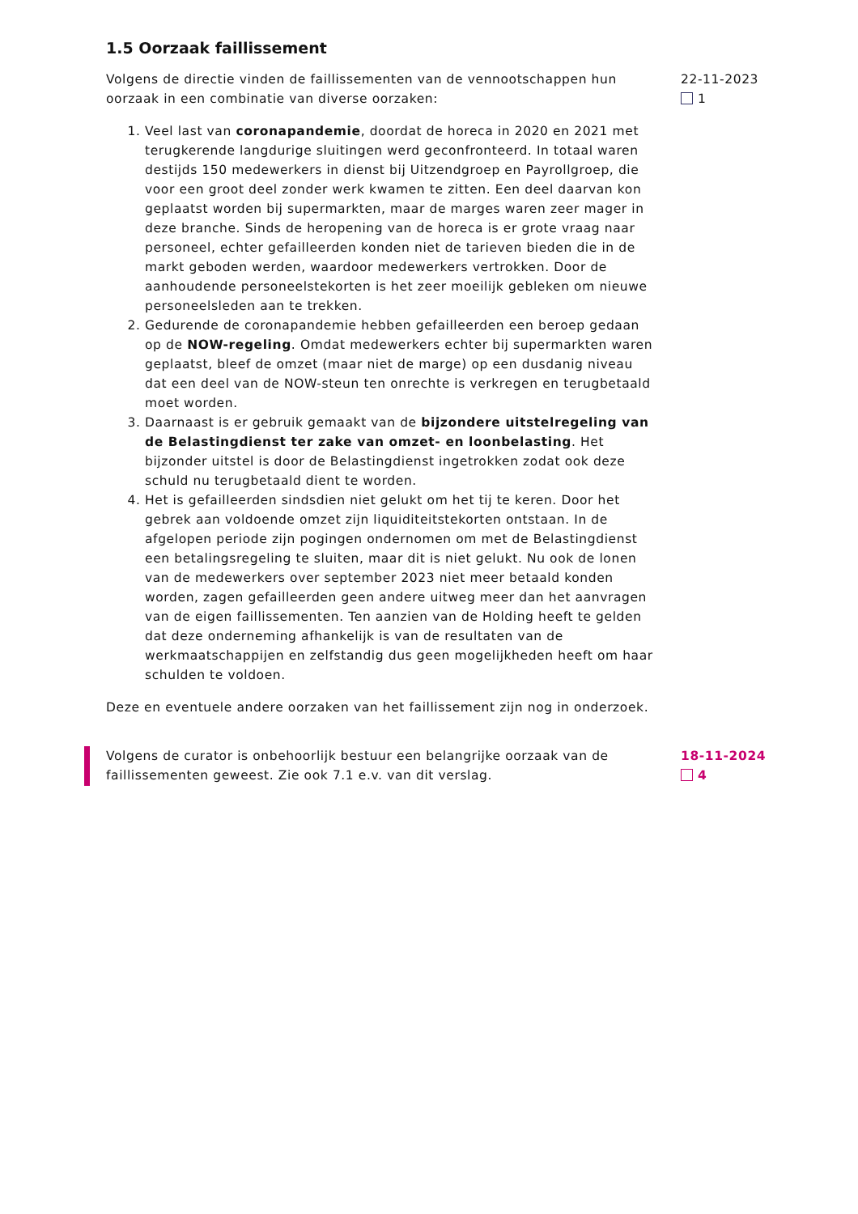1.5 Oorzaak faillissement
Volgens de directie vinden de faillissementen van de vennootschappen hun oorzaak in een combinatie van diverse oorzaken:
1. Veel last van coronapandemie, doordat de horeca in 2020 en 2021 met terugkerende langdurige sluitingen werd geconfronteerd. In totaal waren destijds 150 medewerkers in dienst bij Uitzendgroep en Payrollgroep, die voor een groot deel zonder werk kwamen te zitten. Een deel daarvan kon geplaatst worden bij supermarkten, maar de marges waren zeer mager in deze branche. Sinds de heropening van de horeca is er grote vraag naar personeel, echter gefailleerden konden niet de tarieven bieden die in de markt geboden werden, waardoor medewerkers vertrokken. Door de aanhoudende personeelstekorten is het zeer moeilijk gebleken om nieuwe personeelsleden aan te trekken.
2. Gedurende de coronapandemie hebben gefailleerden een beroep gedaan op de NOW-regeling. Omdat medewerkers echter bij supermarkten waren geplaatst, bleef de omzet (maar niet de marge) op een dusdanig niveau dat een deel van de NOW-steun ten onrechte is verkregen en terugbetaald moet worden.
3. Daarnaast is er gebruik gemaakt van de bijzondere uitstelregeling van de Belastingdienst ter zake van omzet- en loonbelasting. Het bijzonder uitstel is door de Belastingdienst ingetrokken zodat ook deze schuld nu terugbetaald dient te worden.
4. Het is gefailleerden sindsdien niet gelukt om het tij te keren. Door het gebrek aan voldoende omzet zijn liquiditeitstekorten ontstaan. In de afgelopen periode zijn pogingen ondernomen om met de Belastingdienst een betalingsregeling te sluiten, maar dit is niet gelukt. Nu ook de lonen van de medewerkers over september 2023 niet meer betaald konden worden, zagen gefailleerden geen andere uitweg meer dan het aanvragen van de eigen faillissementen. Ten aanzien van de Holding heeft te gelden dat deze onderneming afhankelijk is van de resultaten van de werkmaatschappijen en zelfstandig dus geen mogelijkheden heeft om haar schulden te voldoen.
Deze en eventuele andere oorzaken van het faillissement zijn nog in onderzoek.
22-11-2023
1
Volgens de curator is onbehoorlijk bestuur een belangrijke oorzaak van de faillissementen geweest. Zie ook 7.1 e.v. van dit verslag.
18-11-2024
4